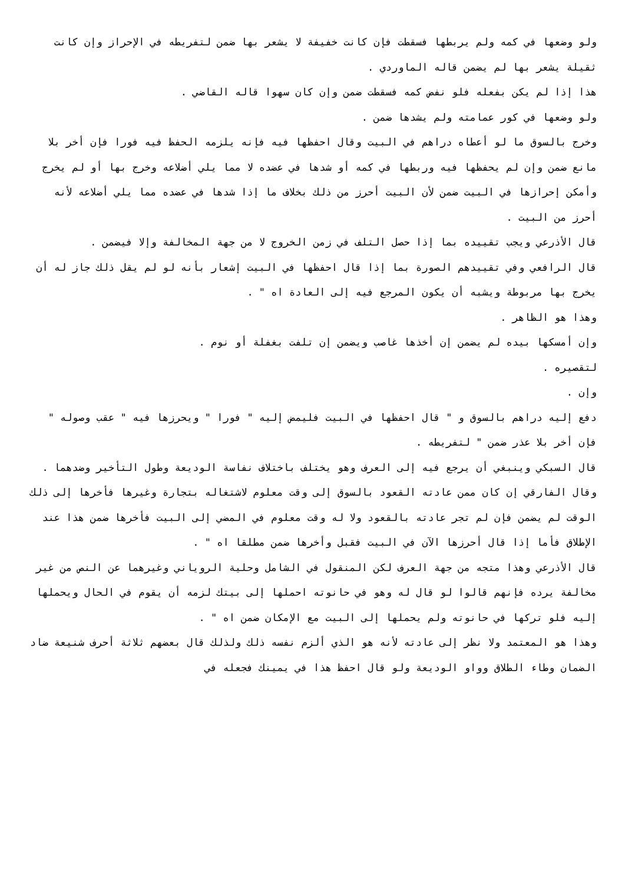ولو وضعها في كمه ولم يربطها فسقطت فإن كانت خفيفة لا يشعر بها ضمن لتفريطه في الإحراز وإن كانت ثقيلة يشعر بها لم يضمن قاله الماوردي .
هذا إذا لم يكن بفعله فلو نفض كمه فسقطت ضمن وإن كان سهوا قاله القاضي .
ولو وضعها في كور عمامته ولم يشدها ضمن .
وخرج بالسوق ما لو أعطاه دراهم في البيت وقال احفظها فيه فإنه يلزمه الحفظ فيه فورا فإن أخر بلا مانع ضمن وإن لم يحفظها فيه وربطها في كمه أو شدها في عضده لا مما يلي أضلاعه وخرج بها أو لم يخرج وأمكن إحرازها في البيت ضمن لأن البيت أحرز من ذلك بخلاف ما إذا شدها في عضده مما يلي أضلاعه لأنه أحرز من البيت .
قال الأذرعي ويجب تقييده بما إذا حصل التلف في زمن الخروج لا من جهة المخالفة وإلا فيضمن .
قال الرافعي وفي تقييدهم الصورة بما إذا قال احفظها في البيت إشعار بأنه لو لم يقل ذلك جاز له أن يخرج بها مربوطة ويشبه أن يكون المرجع فيه إلى العادة اه " .
وهذا هو الظاهر .
وإن أمسكها بيده لم يضمن إن أخذها غاصب ويضمن إن تلفت بغفلة أو نوم .
لتقصيره .
وإن .
دفع إليه دراهم بالسوق و " قال احفظها في البيت فليمض إليه " فورا " ويحرزها فيه " عقب وصوله " فإن أخر بلا عذر ضمن " لتفريطه .
قال السبكي وينبغي أن يرجع فيه إلى العرف وهو يختلف باختلاف نفاسة الوديعة وطول التأخير وضدهما .
وقال الفارقي إن كان ممن عادته القعود بالسوق إلى وقت معلوم لاشتغاله بتجارة وغيرها فأخرها إلى ذلك الوقت لم يضمن فإن لم تجر عادته بالقعود ولا له وقت معلوم في المضي إلى البيت فأخرها ضمن هذا عند الإطلاق فأما إذا قال أحرزها الآن في البيت فقبل وأخرها ضمن مطلقا اه " .
قال الأذرعي وهذا متجه من جهة العرف لكن المنقول في الشامل وحلية الروياني وغيرهما عن النص من غير مخالفة يرده فإنهم قالوا لو قال له وهو في حانوته احملها إلى بيتك لزمه أن يقوم في الحال ويحملها إليه فلو تركها في حانوته ولم يحملها إلى البيت مع الإمكان ضمن اه " .
وهذا هو المعتمد ولا نظر إلى عادته لأنه هو الذي ألزم نفسه ذلك ولذلك قال بعضهم ثلاثة أحرف شنيعة ضاد الضمان وطاء الطلاق وواو الوديعة ولو قال احفظ هذا في يمينك فجعله في